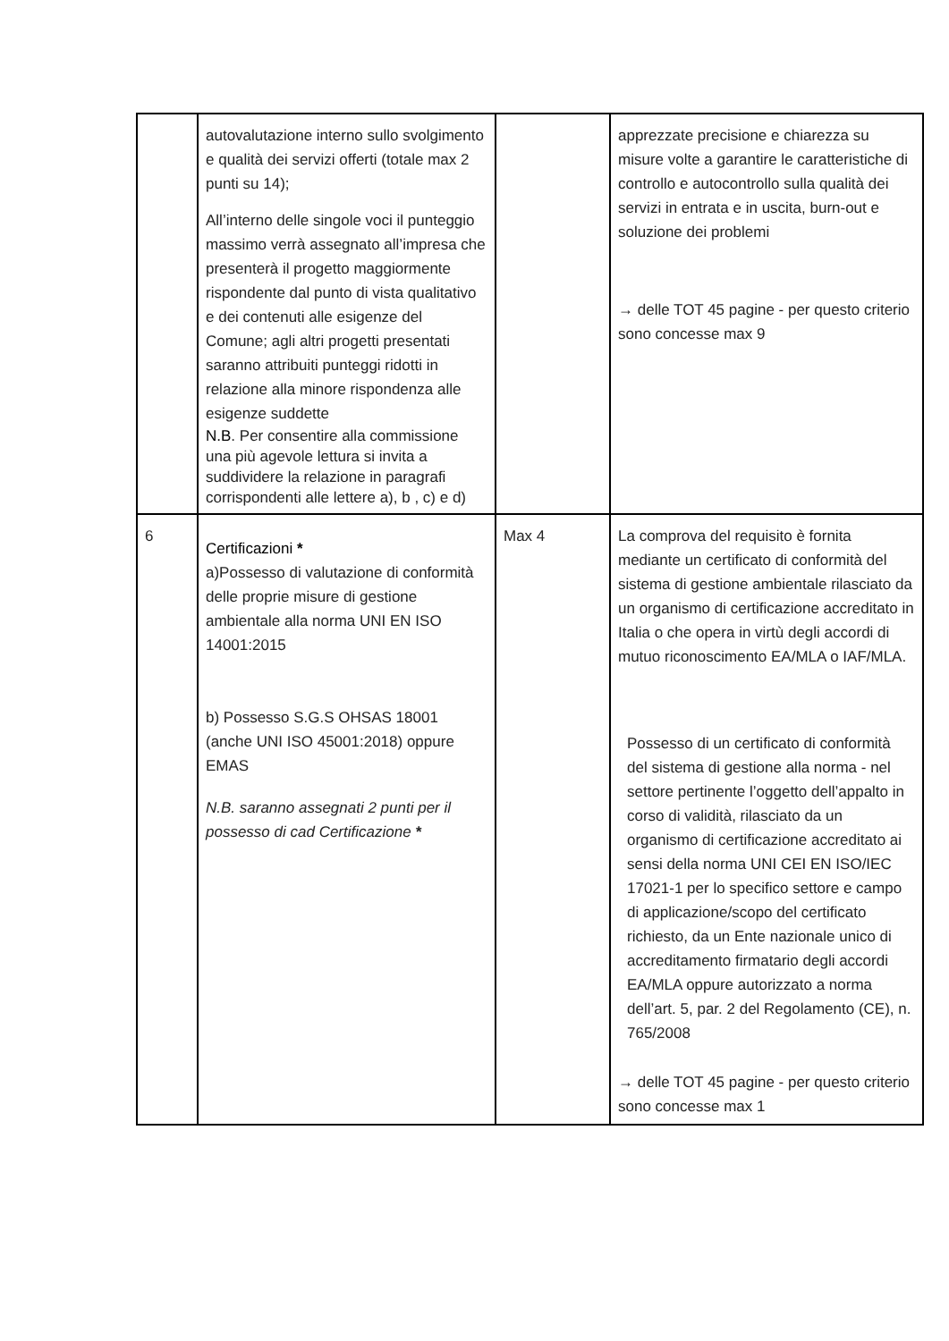| | autovalutazione interno sullo svolgimento e qualità dei servizi offerti (totale max 2 punti su 14); All’interno delle singole voci il punteggio massimo verrà assegnato all’impresa che presenterà il progetto maggiormente rispondente dal punto di vista qualitativo e dei contenuti alle esigenze del Comune; agli altri progetti presentati saranno attribuiti punteggi ridotti in relazione alla minore rispondenza alle esigenze suddette N.B . Per consentire alla commissione una più agevole lettura si invita a suddividere la relazione in paragrafi corrispondenti alle lettere a), b , c) e d) | | apprezzate precisione e chiarezza su misure volte a garantire le caratteristiche di controllo e autocontrollo sulla qualità dei servizi in entrata e in uscita, burn-out e soluzione dei problemi → delle TOT 45 pagine - per questo criterio sono concesse max 9 |
| 6 | Certificazioni * a)Possesso di valutazione di conformità delle proprie misure di gestione ambientale alla norma UNI EN ISO 14001:2015 b) Possesso S.G.S OHSAS 18001 (anche UNI ISO 45001:2018) oppure EMAS N.B. saranno assegnati 2 punti per il possesso di cad Certificazione * | Max 4 | La comprova del requisito è fornita mediante un certificato di conformità del sistema di gestione ambientale rilasciato da un organismo di certificazione accreditato in Italia o che opera in virtù degli accordi di mutuo riconoscimento EA/MLA o IAF/MLA. Possesso di un certificato di conformità del sistema di gestione alla norma - nel settore pertinente l’oggetto dell’appalto in corso di validità, rilasciato da un organismo di certificazione accreditato ai sensi della norma UNI CEI EN ISO/IEC 17021-1 per lo specifico settore e campo di applicazione/scopo del certificato richiesto, da un Ente nazionale unico di accreditamento firmatario degli accordi EA/MLA oppure autorizzato a norma dell’art. 5, par. 2 del Regolamento (CE), n. 765/2008 → delle TOT 45 pagine - per questo criterio sono concesse max 1 |